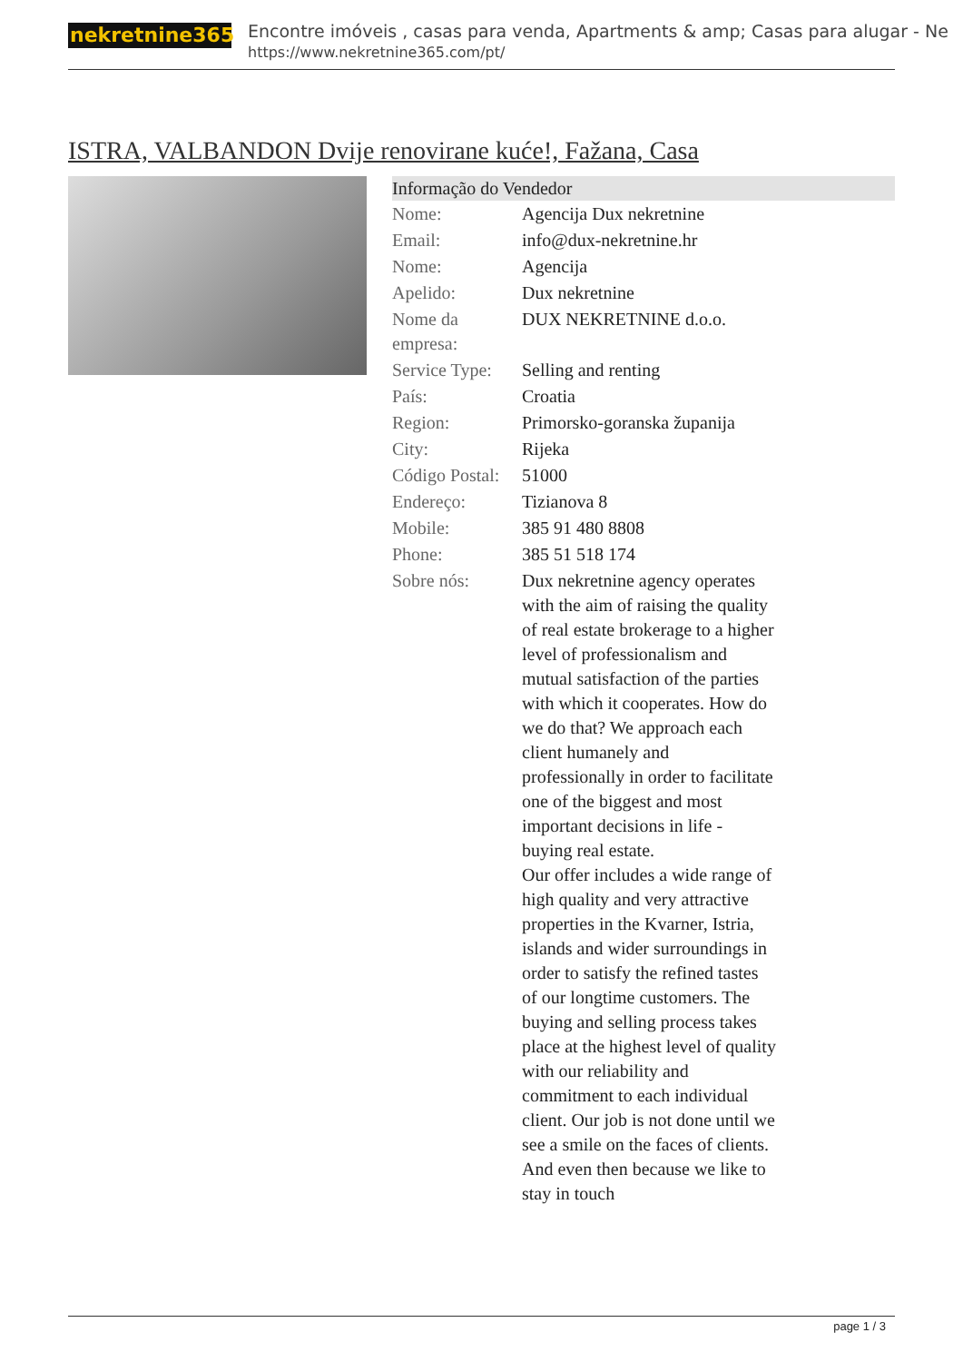nekretnine365
Encontre imóveis , casas para venda, Apartments & amp; Casas para alugar - Ne
https://www.nekretnine365.com/pt/
ISTRA, VALBANDON Dvije renovirane kuće!, Fažana, Casa
Informação do Vendedor
| Nome: | Agencija Dux nekretnine |
| Email: | info@dux-nekretnine.hr |
| Nome: | Agencija |
| Apelido: | Dux nekretnine |
| Nome da empresa: | DUX NEKRETNINE d.o.o. |
| Service Type: | Selling and renting |
| País: | Croatia |
| Region: | Primorsko-goranska županija |
| City: | Rijeka |
| Código Postal: | 51000 |
| Endereço: | Tizianova 8 |
| Mobile: | 385 91 480 8808 |
| Phone: | 385 51 518 174 |
| Sobre nós: | Dux nekretnine agency operates with the aim of raising the quality of real estate brokerage to a higher level of professionalism and mutual satisfaction of the parties with which it cooperates. How do we do that? We approach each client humanely and professionally in order to facilitate one of the biggest and most important decisions in life - buying real estate. Our offer includes a wide range of high quality and very attractive properties in the Kvarner, Istria, islands and wider surroundings in order to satisfy the refined tastes of our longtime customers. The buying and selling process takes place at the highest level of quality with our reliability and commitment to each individual client. Our job is not done until we see a smile on the faces of clients. And even then because we like to stay in touch |
page 1 / 3